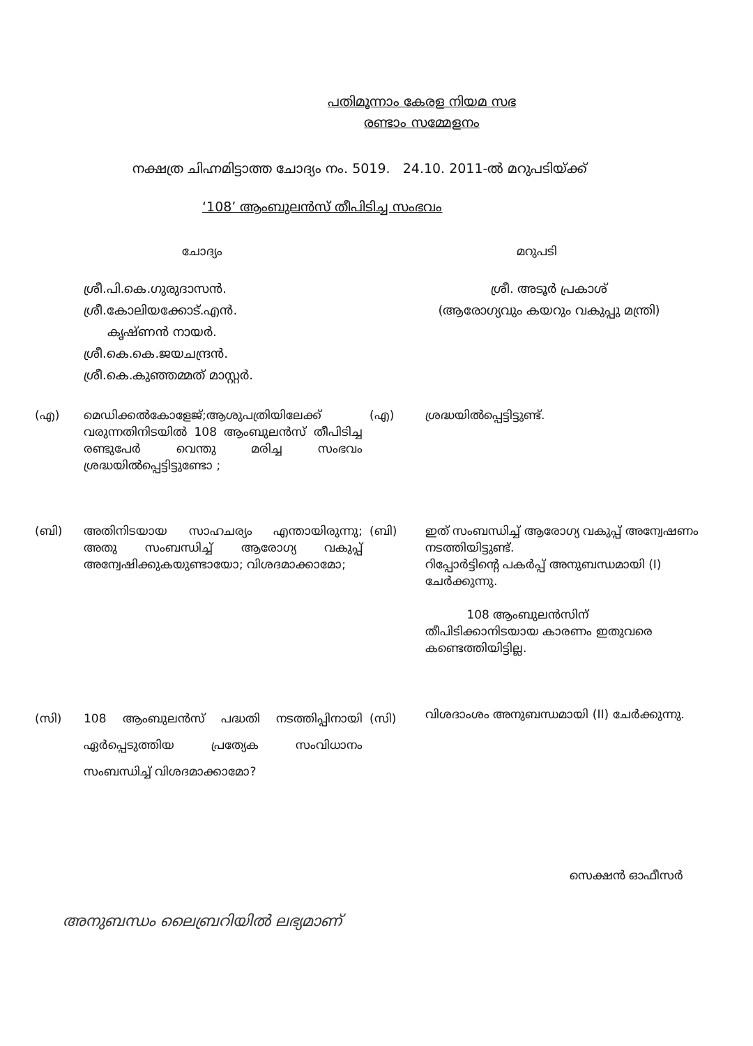പതിമൂന്നാം കേരള നിയമ സഭ
രണ്ടാം സമ്മേളനം
നക്ഷത്ര ചിഹ്നമിട്ടാത്ത ചോദ്യം നം. 5019. 24.10. 2011-ൽ മറുപടിയ്ക്ക്
‘108’ ആംബുലൻസ് തീപിടിച്ച സംഭവം
ചോദ്യം മറുപടി
ശ്രീ.പി.കെ.ഗുരുദാസൻ.
ശ്രീ.കോലിയക്കോട്.എൻ.
കൃഷ്ണൻ നായർ.
ശ്രീ.കെ.കെ.ജയചന്ദ്രൻ.
ശ്രീ.കെ.കുഞ്ഞമ്മത് മാസ്റ്റർ.
ശ്രീ. അടൂർ പ്രകാശ്
(ആരോഗ്യവും കയറും വകുപ്പു മന്ത്രി)
(എ) മെഡിക്കൽകോളേജ്;ആശുപത്രിയിലേക്ക് വരുന്നതിനിടയിൽ 108 ആംബുലൻസ് തീപിടിച്ച രണ്ടുപേർ വെന്തു മരിച്ച സംഭവം ശ്രദ്ധയിൽപ്പെട്ടിട്ടുണ്ടോ ;
(എ) ശ്രദ്ധയിൽപ്പെട്ടിട്ടുണ്ട്.
(ബി) അതിനിടയായ സാഹചര്യം എന്തായിരുന്നു; അതു സംബന്ധിച്ച് ആരോഗ്യ വകുപ്പ് അന്വേഷിക്കുകയുണ്ടായോ; വിശദമാക്കാമോ;
(ബി) ഇത് സംബന്ധിച്ച് ആരോഗ്യ വകുപ്പ് അന്വേഷണം നടത്തിയിട്ടുണ്ട്.
റിപ്പോർട്ടിന്റെ പകർപ്പ് അനുബന്ധമായി (I) ചേർക്കുന്നു.
108 ആംബുലൻസിന് തീപിടിക്കാനിടയായ കാരണം ഇതുവരെ കണ്ടെത്തിയിട്ടില്ല.
(സി) 108 ആംബുലൻസ് പദ്ധതി നടത്തിപ്പിനായി ഏർപ്പെടുത്തിയ പ്രത്യേക സംവിധാനം സംബന്ധിച്ച് വിശദമാക്കാമോ?
(സി)
വിശദാംശം അനുബന്ധമായി (II) ചേർക്കുന്നു.
സെക്ഷൻ ഓഫീസർ
അനുബന്ധം ലൈബ്രറിയിൽ ലഭ്യമാണ്